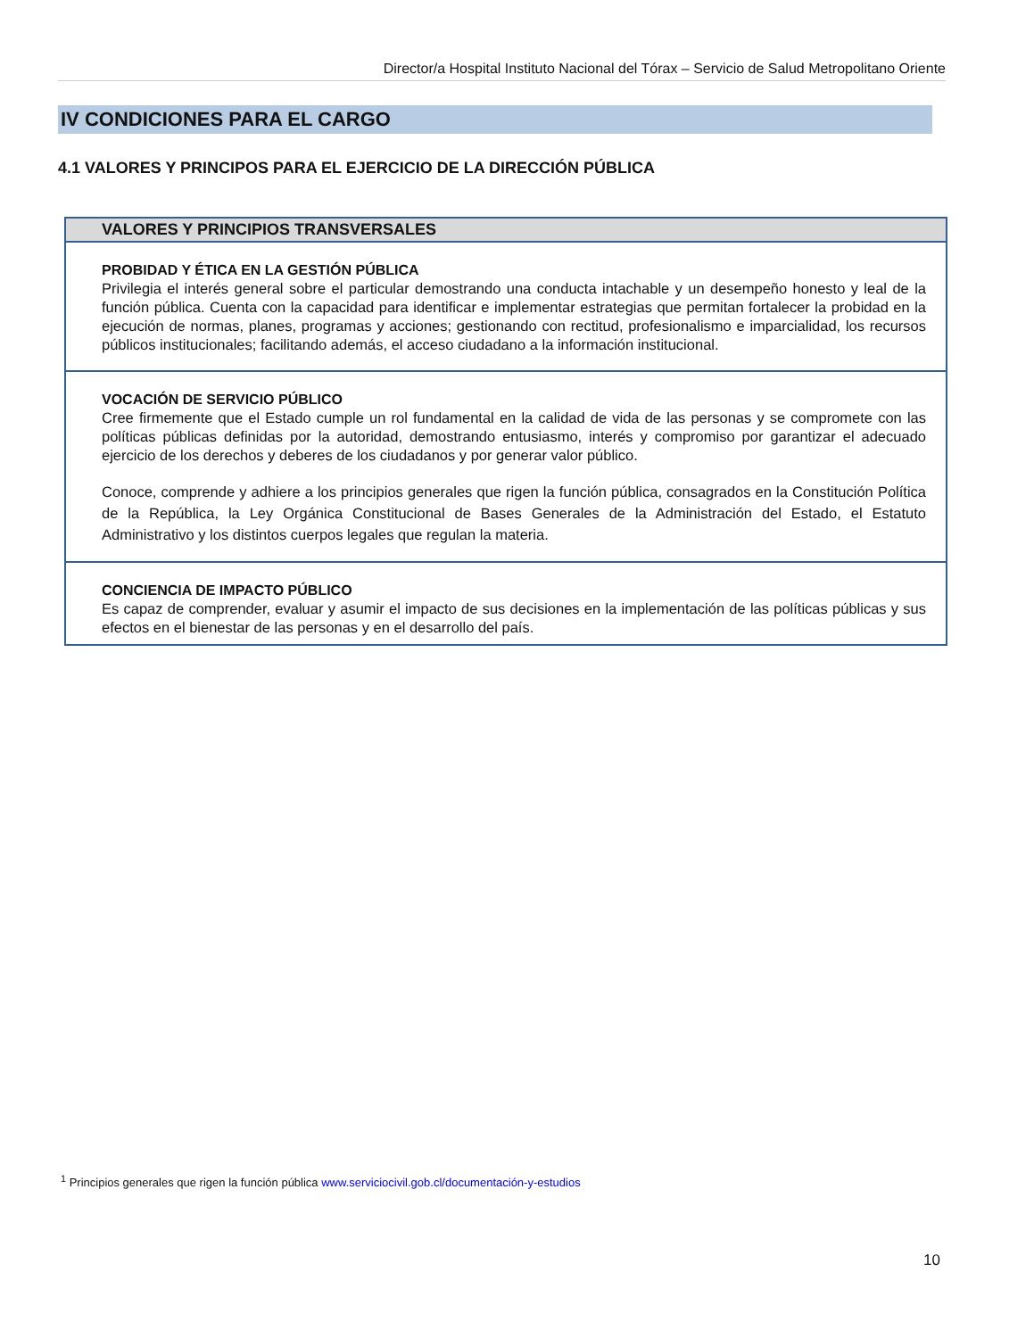Director/a Hospital Instituto Nacional del Tórax – Servicio de Salud Metropolitano Oriente
IV CONDICIONES PARA EL CARGO
4.1 VALORES Y PRINCIPOS PARA EL EJERCICIO DE LA DIRECCIÓN PÚBLICA
| VALORES Y PRINCIPIOS TRANSVERSALES |
| --- |
| PROBIDAD Y ÉTICA EN LA GESTIÓN PÚBLICA Privilegia el interés general sobre el particular demostrando una conducta intachable y un desempeño honesto y leal de la función pública. Cuenta con la capacidad para identificar e implementar estrategias que permitan fortalecer la probidad en la ejecución de normas, planes, programas y acciones; gestionando con rectitud, profesionalismo e imparcialidad, los recursos públicos institucionales; facilitando además, el acceso ciudadano a la información institucional. |
| VOCACIÓN DE SERVICIO PÚBLICO Cree firmemente que el Estado cumple un rol fundamental en la calidad de vida de las personas y se compromete con las políticas públicas definidas por la autoridad, demostrando entusiasmo, interés y compromiso por garantizar el adecuado ejercicio de los derechos y deberes de los ciudadanos y por generar valor público. Conoce, comprende y adhiere a los principios generales que rigen la función pública, consagrados en la Constitución Política de la República, la Ley Orgánica Constitucional de Bases Generales de la Administración del Estado, el Estatuto Administrativo y los distintos cuerpos legales que regulan la materia. |
| CONCIENCIA DE IMPACTO PÚBLICO Es capaz de comprender, evaluar y asumir el impacto de sus decisiones en la implementación de las políticas públicas y sus efectos en el bienestar de las personas y en el desarrollo del país. |
<sup>1</sup> Principios generales que rigen la función pública www.serviciocivil.gob.cl/documentación-y-estudios
10